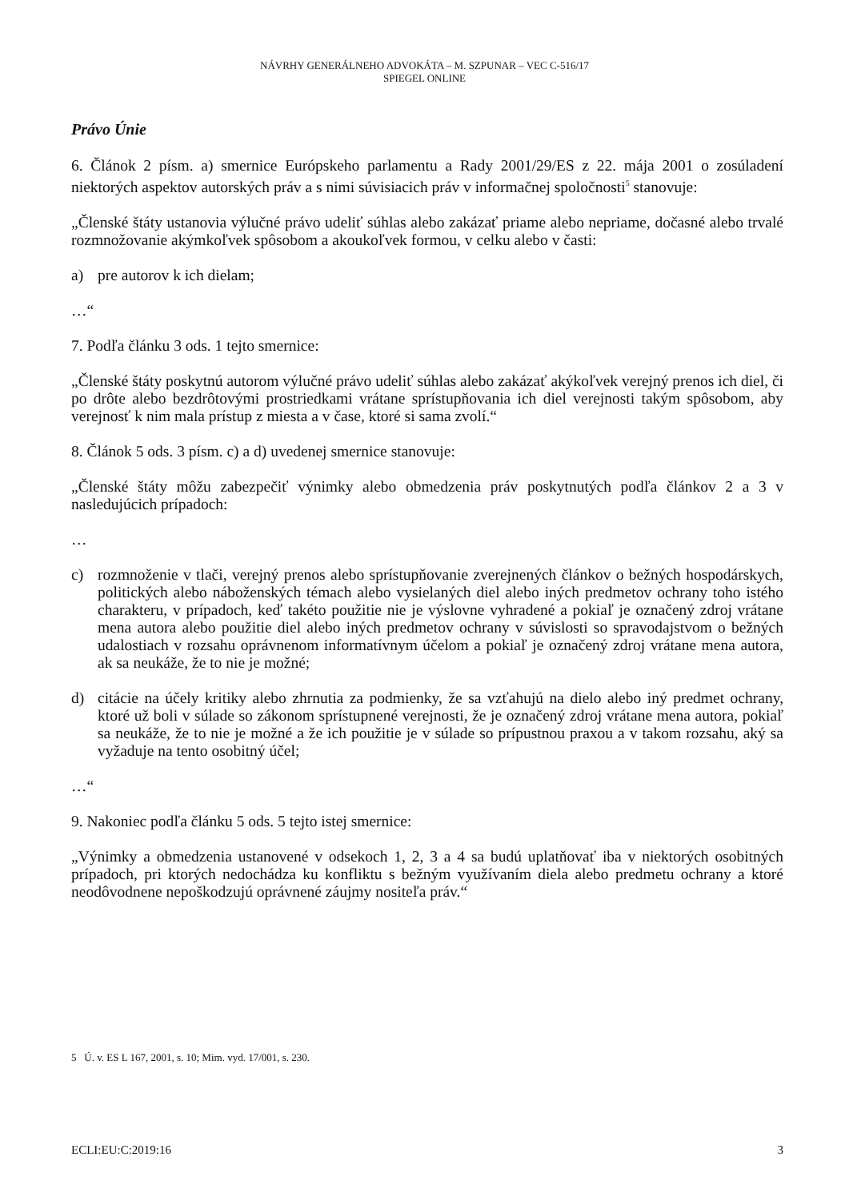NÁVRHY GENERÁLNEHO ADVOKÁTA – M. SZPUNAR – VEC C-516/17
SPIEGEL ONLINE
Právo Únie
6. Článok 2 písm. a) smernice Európskeho parlamentu a Rady 2001/29/ES z 22. mája 2001 o zosúladení niektorých aspektov autorských práv a s nimi súvisiacich práv v informačnej spoločnosti<sup>5</sup> stanovuje:
„Členské štáty ustanovia výlučné právo udeliť súhlas alebo zakázať priame alebo nepriame, dočasné alebo trvalé rozmnožovanie akýmkoľvek spôsobom a akoukoľvek formou, v celku alebo v časti:
a) pre autorov k ich dielam;
…“
7. Podľa článku 3 ods. 1 tejto smernice:
„Členské štáty poskytnú autorom výlučné právo udeliť súhlas alebo zakázať akýkoľvek verejný prenos ich diel, či po drôte alebo bezdrôtovými prostriedkami vrátane sprístupňovania ich diel verejnosti takým spôsobom, aby verejnosť k nim mala prístup z miesta a v čase, ktoré si sama zvolí.“
8. Článok 5 ods. 3 písm. c) a d) uvedenej smernice stanovuje:
„Členské štáty môžu zabezpečiť výnimky alebo obmedzenia práv poskytnutých podľa článkov 2 a 3 v nasledujúcich prípadoch:
…
c) rozmnoženie v tlači, verejný prenos alebo sprístupňovanie zverejnených článkov o bežných hospodárskych, politických alebo náboženských témach alebo vysielaných diel alebo iných predmetov ochrany toho istého charakteru, v prípadoch, keď takéto použitie nie je výslovne vyhradené a pokiaľ je označený zdroj vrátane mena autora alebo použitie diel alebo iných predmetov ochrany v súvislosti so spravodajstvom o bežných udalostiach v rozsahu oprávnenom informatívnym účelom a pokiaľ je označený zdroj vrátane mena autora, ak sa neukáže, že to nie je možné;
d) citácie na účely kritiky alebo zhrnutia za podmienky, že sa vzťahujú na dielo alebo iný predmet ochrany, ktoré už boli v súlade so zákonom sprístupnené verejnosti, že je označený zdroj vrátane mena autora, pokiaľ sa neukáže, že to nie je možné a že ich použitie je v súlade so prípustnou praxou a v takom rozsahu, aký sa vyžaduje na tento osobitný účel;
…“
9. Nakoniec podľa článku 5 ods. 5 tejto istej smernice:
„Výnimky a obmedzenia ustanovené v odsekoch 1, 2, 3 a 4 sa budú uplatňovať iba v niektorých osobitných prípadoch, pri ktorých nedochádza ku konfliktu s bežným využívaním diela alebo predmetu ochrany a ktoré neodôvodnene nepoškodzujú oprávnené záujmy nositeľa práv.“
5 Ú. v. ES L 167, 2001, s. 10; Mim. vyd. 17/001, s. 230.
ECLI:EU:C:2019:16 3